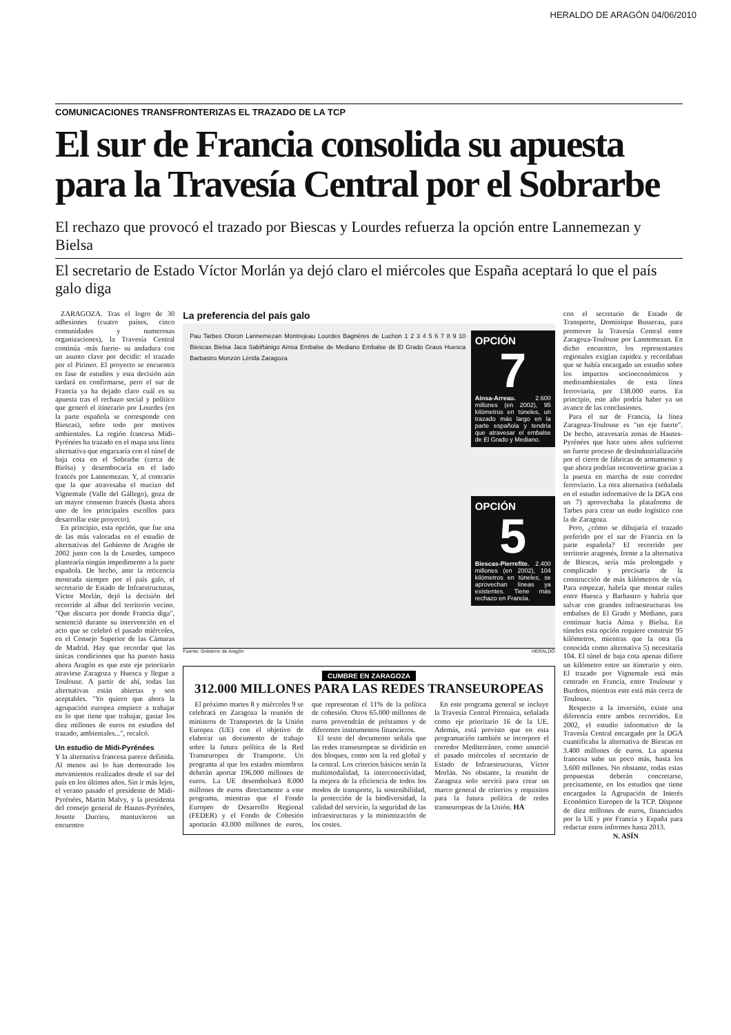HERALDO DE ARAGÓN 04/06/2010
COMUNICACIONES TRANSFRONTERIZAS EL TRAZADO DE LA TCP
El sur de Francia consolida su apuesta para la Travesía Central por el Sobrarbe
El rechazo que provocó el trazado por Biescas y Lourdes refuerza la opción entre Lannemezan y Bielsa
El secretario de Estado Víctor Morlán ya dejó claro el miércoles que España aceptará lo que el país galo diga
ZARAGOZA. Tras el logro de 30 adhesiones (cuatro países, cinco comunidades y numerosas organizaciones), la Travesía Central continúa -más fuerte- su andadura con un asunto clave por decidir: el trazado por el Pirineo. El proyecto se encuentra en fase de estudios y esta decisión aún tardará en confirmarse, pero el sur de Francia ya ha dejado claro cuál es su apuesta tras el rechazo social y político que generó el itinerario por Lourdes (en la parte española se corresponde con Biescas), sobre todo por motivos ambientales. La región francesa Midi-Pyrénées ha trazado en el mapa una línea alternativa que engarzaría con el túnel de baja cota en el Sobrarbe (cerca de Bielsa) y desembocaría en el lado francés por Lannemezan. Y, al contrario que la que atravesaba el macizo del Vignemale (Valle del Gállego), goza de un mayor consenso francés (hasta ahora uno de los principales escollos para desarrollar este proyecto).
En principio, esta opción, que fue una de las más valoradas en el estudio de alternativas del Gobierno de Aragón de 2002 junto con la de Lourdes, tampoco plantearía ningún impedimento a la parte española. De hecho, ante la reticencia mostrada siempre por el país galo, el secretario de Estado de Infraestructuras, Víctor Morlán, dejó la decisión del recorrido al albur del territorio vecino. "Que discurra por donde Francia diga", sentenció durante su intervención en el acto que se celebró el pasado miércoles, en el Consejo Superior de las Cámaras de Madrid. Hay que recordar que las únicas condiciones que ha puesto hasta ahora Aragón es que este eje prioritario atraviese Zaragoza y Huesca y llegue a Toulouse. A partir de ahí, todas las alternativas están abiertas y son aceptables. "Yo quiero que ahora la agrupación europea empiece a trabajar en lo que tiene que trabajar, gastar los diez millones de euros en estudios del trazado, ambientales...", recalcó.
Un estudio de Midi-Pyrénées
Y la alternativa francesa parece definida. Al menos así lo han demostrado los movimientos realizados desde el sur del país en los últimos años. Sin ir más lejos, el verano pasado el presidente de Midi-Pyrénées, Martin Malvy, y la presidenta del consejo general de Hautes-Pyrénées, Josette Durrieu, mantuvieron un encuentro
La preferencia del país galo
Pau Tarbes Oloron Lannemezan Montrejeau Lourdes Bagnères de Luchon 1 2 3 4 5 6 7 8 9 10 Biescas Bielsa Jaca Sabiñánigo Aínsa Embalse de Mediano Embalse de El Grado Graus Huesca Barbastro Monzón Lérida Zaragoza
OPCIÓN
7
Aínsa-Arreau. 2.600 millones (en 2002), 95 kilómetros en túneles, un trazado más largo en la parte española y tendría que atravesar el embalse de El Grado y Mediano.
OPCIÓN
5
Biescas-Pierrefite. 2.400 millones (en 2002), 104 kilómetros en túneles, se aprovechan líneas ya existentes. Tiene más rechazo en Francia.
Fuente: Gobierno de Aragón HERALDO
CUMBRE EN ZARAGOZA
312.000 MILLONES PARA LAS REDES TRANSEUROPEAS
El próximo martes 8 y miércoles 9 se celebrará en Zaragoza la reunión de ministros de Transportes de la Unión Europea (UE) con el objetivo de elaborar un documento de trabajo sobre la futura política de la Red Transeuropea de Transporte. Un programa al que los estados miembros deberán aportar 196.000 millones de euros. La UE desembolsará 8.000 millones de euros directamente a este programa, mientras que el Fondo Europeo de Desarrollo Regional (FEDER) y el Fondo de Cohesión aportarán 43.000 millones de euros, que representan el 11% de la política de cohesión. Otros 65.000 millones de euros provendrán de préstamos y de diferentes instrumentos financieros.
El texto del documento señala que las redes transeuropeas se dividirán en dos bloques, como son la red global y la central. Los criterios básicos serán la multimodalidad, la interconectividad, la mejora de la eficiencia de todos los modos de transporte, la sostenibilidad, la protección de la biodiversidad, la calidad del servicio, la seguridad de las infraestructuras y la minimización de los costes.
En este programa general se incluye la Travesía Central Pirenaica, señalada como eje prioritario 16 de la UE. Además, está previsto que en esta programación también se incorpore el corredor Mediterráneo, como anunció el pasado miércoles el secretario de Estado de Infraestructuras, Víctor Morlán. No obstante, la reunión de Zaragoza solo servirá para crear un marco general de criterios y requisitos para la futura política de redes transeuropeas de la Unión. HA
con el secretario de Estado de Transporte, Dominique Busserau, para promover la Travesía Central entre Zaragoza-Toulouse por Lannemezan. En dicho encuentro, los representantes regionales exigían rapidez y recordaban que se había encargado un estudio sobre los impactos socioeconómicos y medioambientales de esta línea ferroviaria, por 138.000 euros. En principio, este año podría haber ya un avance de las conclusiones.
Para el sur de Francia, la línea Zaragoza-Toulouse es "un eje fuerte". De hecho, atravesaría zonas de Hautes-Pyrénées que hace unos años sufrieron un fuerte proceso de desindustrialización por el cierre de fábricas de armamento y que ahora podrían reconvertirse gracias a la puesta en marcha de este corredor ferroviario. La otra alternativa (señalada en el estudio informativo de la DGA con un 7) aprovechaba la plataforma de Tarbes para crear un nudo logístico con la de Zaragoza.
Pero, ¿cómo se dibujaría el trazado preferido por el sur de Francia en la parte española? El recorrido por territorio aragonés, frente a la alternativa de Biescas, sería más prolongado y complicado y precisaría de la construcción de más kilómetros de vía. Para empezar, habría que montar raíles entre Huesca y Barbastro y habría que salvar con grandes infraestructuras los embalses de El Grado y Mediano, para continuar hacia Aínsa y Bielsa. En túneles esta opción requiere construir 95 kilómetros, mientras que la otra (la conocida como alternativa 5) necesitaría 104. El túnel de baja cota apenas difiere un kilómetro entre un itinerario y otro. El trazado por Vignemale está más centrado en Francia, entre Toulouse y Burdeos, mientras este está más cerca de Toulouse.
Respecto a la inversión, existe una diferencia entre ambos recorridos. En 2002, el estudio informativo de la Travesía Central encargado por la DGA cuantificaba la alternativa de Biescas en 3.400 millones de euros. La apuesta francesa sube un poco más, hasta los 3.600 millones. No obstante, todas estas propuestas deberán concretarse, precisamente, en los estudios que tiene encargados la Agrupación de Interés Económico Europeo de la TCP. Dispone de diez millones de euros, financiados por la UE y por Francia y España para redactar estos informes hasta 2013.
N. ASÍN